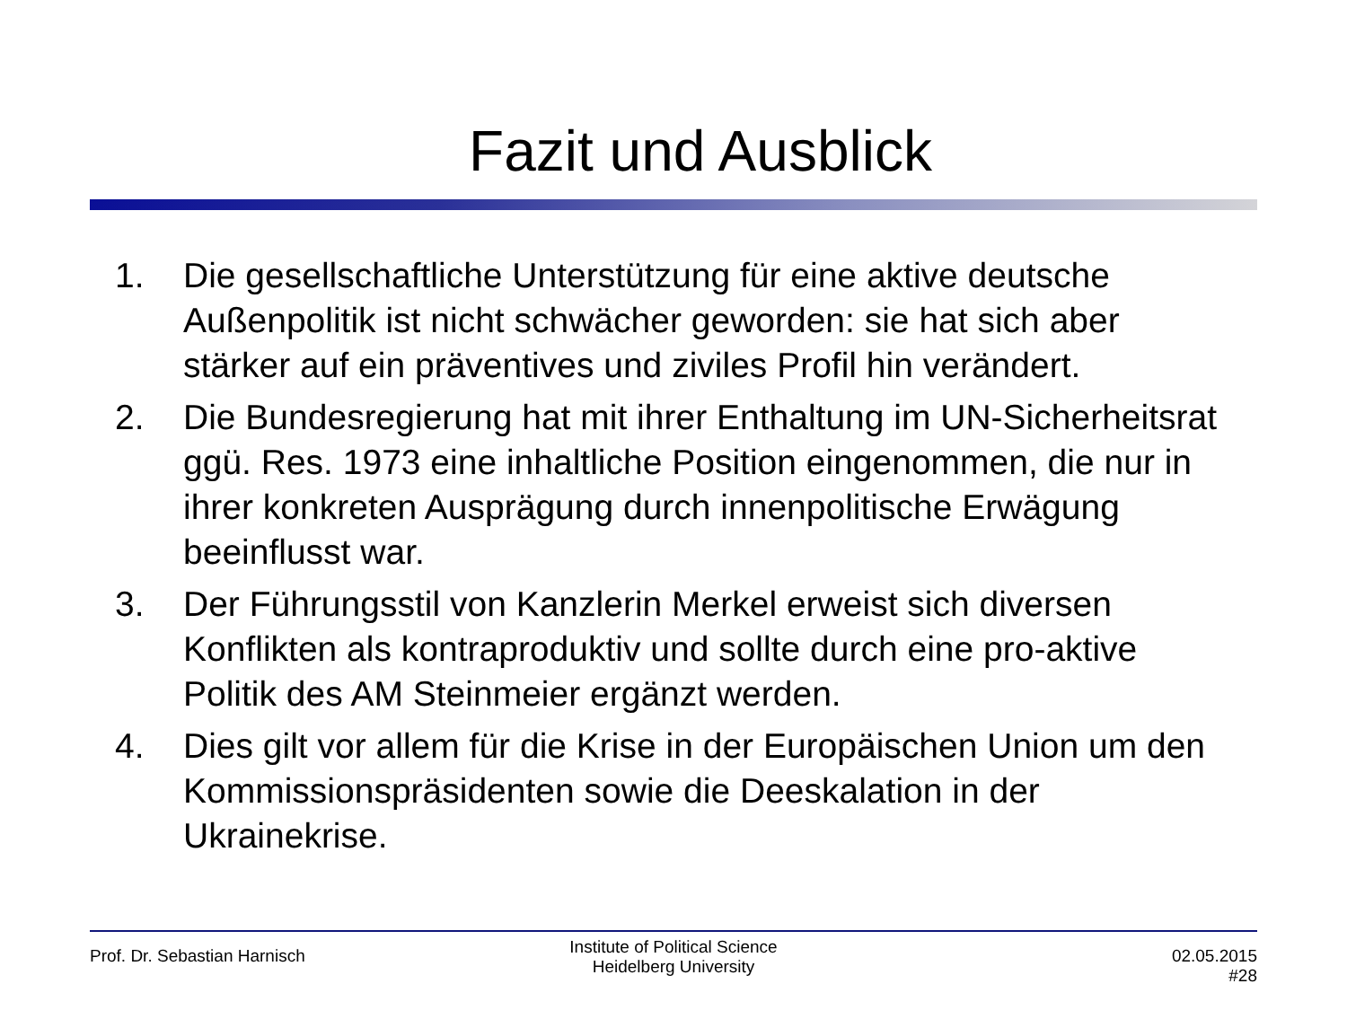Fazit und Ausblick
1. Die gesellschaftliche Unterstützung für eine aktive deutsche Außenpolitik ist nicht schwächer geworden: sie hat sich aber stärker auf ein präventives und ziviles Profil hin verändert.
2. Die Bundesregierung hat mit ihrer Enthaltung im UN-Sicherheitsrat ggü. Res. 1973 eine inhaltliche Position eingenommen, die nur in ihrer konkreten Ausprägung durch innenpolitische Erwägung beeinflusst war.
3. Der Führungsstil von Kanzlerin Merkel erweist sich diversen Konflikten als kontraproduktiv und sollte durch eine pro-aktive Politik des AM Steinmeier ergänzt werden.
4. Dies gilt vor allem für die Krise in der Europäischen Union um den Kommissionspräsidenten sowie die Deeskalation in der Ukrainekrise.
Prof. Dr. Sebastian Harnisch
Institute of Political Science
Heidelberg University
02.05.2015
#28